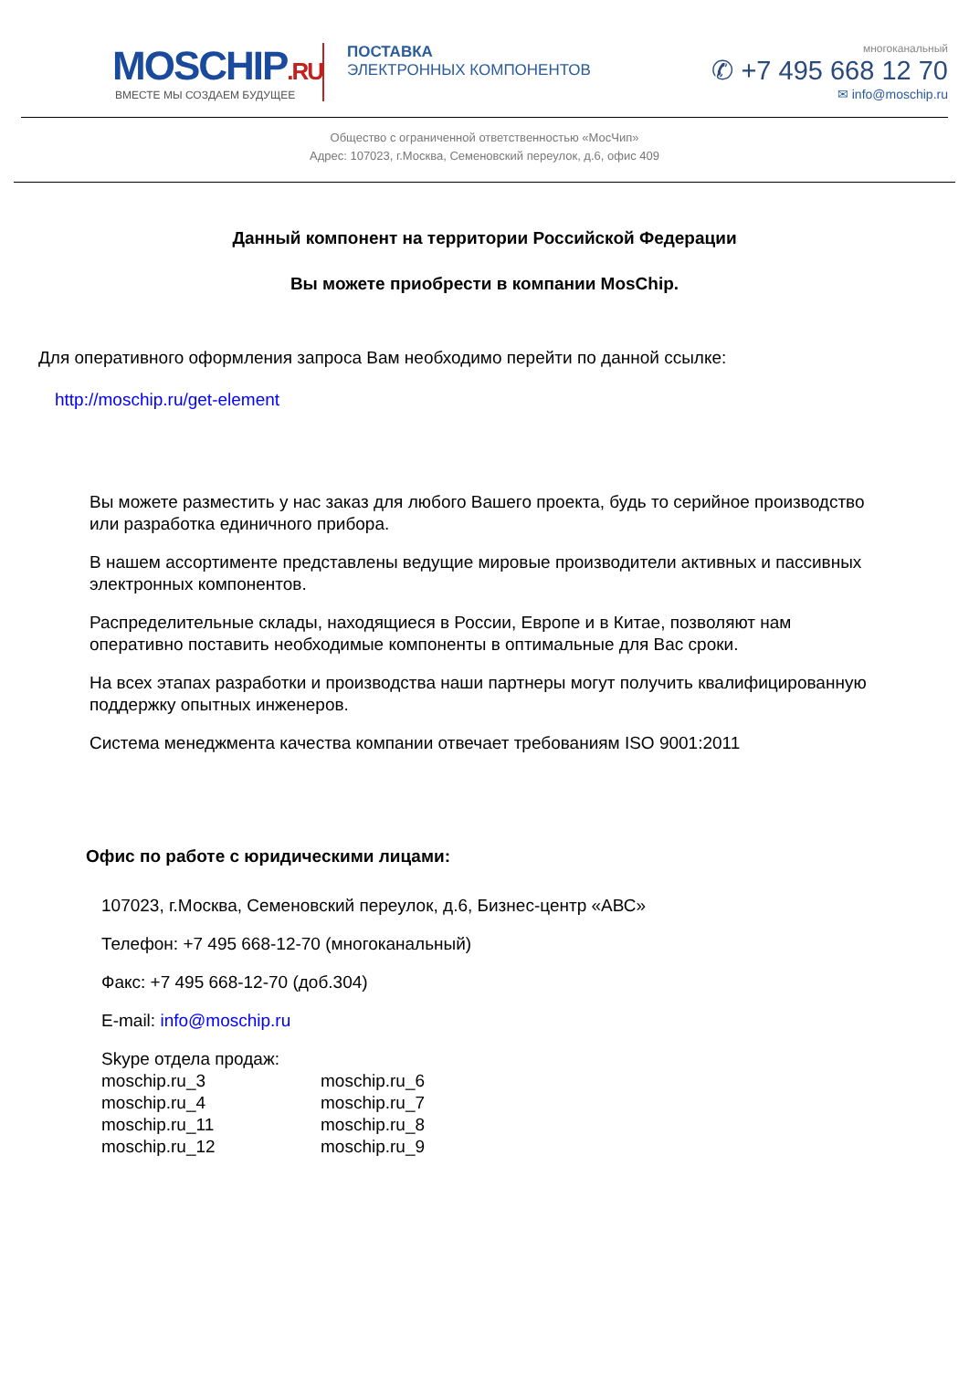MOSCHIP.RU
ВМЕСТЕ МЫ СОЗДАЕМ БУДУЩЕЕ
ПОСТАВКА
ЭЛЕКТРОННЫХ КОМПОНЕНТОВ
многоканальный
✆ +7 495 668 12 70
✉ info@moschip.ru
Общество с ограниченной ответственностью «МосЧип»
Адрес: 107023, г.Москва, Семеновский переулок, д.6, офис 409
Данный компонент на территории Российской Федерации
Вы можете приобрести в компании MosChip.
Для оперативного оформления запроса Вам необходимо перейти по данной ссылке:
http://moschip.ru/get-element
Вы можете разместить у нас заказ для любого Вашего проекта, будь то серийное производство или разработка единичного прибора.
В нашем ассортименте представлены ведущие мировые производители активных и пассивных электронных компонентов.
Распределительные склады, находящиеся в России, Европе и в Китае, позволяют нам оперативно поставить необходимые компоненты в оптимальные для Вас сроки.
На всех этапах разработки и производства наши партнеры могут получить квалифицированную поддержку опытных инженеров.
Система менеджмента качества компании отвечает требованиям ISO 9001:2011
Офис по работе с юридическими лицами:
107023, г.Москва, Семеновский переулок, д.6, Бизнес-центр «АВС»
Телефон: +7 495 668-12-70 (многоканальный)
Факс: +7 495 668-12-70 (доб.304)
E-mail: info@moschip.ru
Skype отдела продаж:
moschip.ru_3
moschip.ru_4
moschip.ru_11
moschip.ru_12
moschip.ru_6
moschip.ru_7
moschip.ru_8
moschip.ru_9